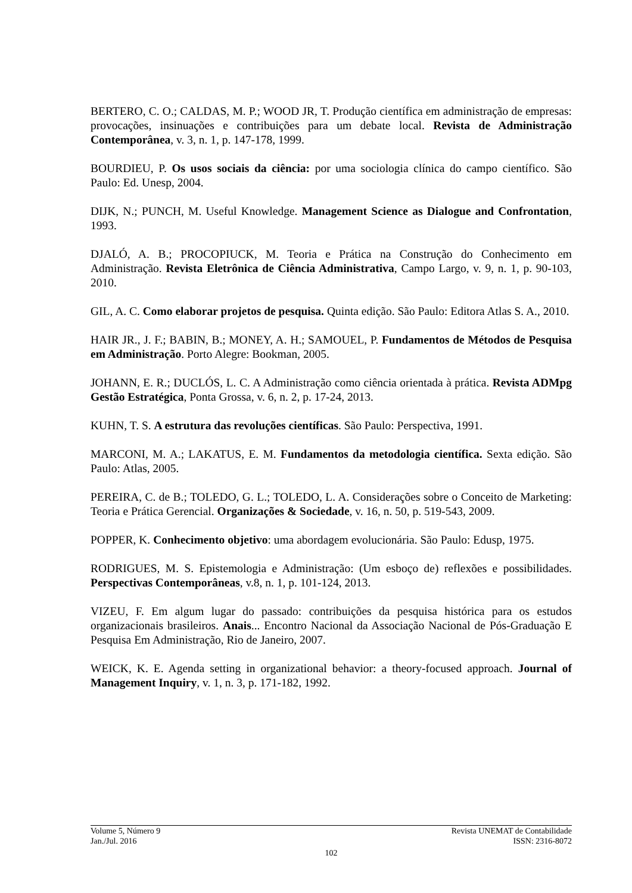BERTERO, C. O.; CALDAS, M. P.; WOOD JR, T. Produção científica em administração de empresas: provocações, insinuações e contribuições para um debate local. Revista de Administração Contemporânea, v. 3, n. 1, p. 147-178, 1999.
BOURDIEU, P. Os usos sociais da ciência: por uma sociologia clínica do campo científico. São Paulo: Ed. Unesp, 2004.
DIJK, N.; PUNCH, M. Useful Knowledge. Management Science as Dialogue and Confrontation, 1993.
DJALÓ, A. B.; PROCOPIUCK, M. Teoria e Prática na Construção do Conhecimento em Administração. Revista Eletrônica de Ciência Administrativa, Campo Largo, v. 9, n. 1, p. 90-103, 2010.
GIL, A. C. Como elaborar projetos de pesquisa. Quinta edição. São Paulo: Editora Atlas S. A., 2010.
HAIR JR., J. F.; BABIN, B.; MONEY, A. H.; SAMOUEL, P. Fundamentos de Métodos de Pesquisa em Administração. Porto Alegre: Bookman, 2005.
JOHANN, E. R.; DUCLÓS, L. C. A Administração como ciência orientada à prática. Revista ADMpg Gestão Estratégica, Ponta Grossa, v. 6, n. 2, p. 17-24, 2013.
KUHN, T. S. A estrutura das revoluções científicas. São Paulo: Perspectiva, 1991.
MARCONI, M. A.; LAKATUS, E. M. Fundamentos da metodologia científica. Sexta edição. São Paulo: Atlas, 2005.
PEREIRA, C. de B.; TOLEDO, G. L.; TOLEDO, L. A. Considerações sobre o Conceito de Marketing: Teoria e Prática Gerencial. Organizações & Sociedade, v. 16, n. 50, p. 519-543, 2009.
POPPER, K. Conhecimento objetivo: uma abordagem evolucionária. São Paulo: Edusp, 1975.
RODRIGUES, M. S. Epistemologia e Administração: (Um esboço de) reflexões e possibilidades. Perspectivas Contemporâneas, v.8, n. 1, p. 101-124, 2013.
VIZEU, F. Em algum lugar do passado: contribuições da pesquisa histórica para os estudos organizacionais brasileiros. Anais... Encontro Nacional da Associação Nacional de Pós-Graduação E Pesquisa Em Administração, Rio de Janeiro, 2007.
WEICK, K. E. Agenda setting in organizational behavior: a theory-focused approach. Journal of Management Inquiry, v. 1, n. 3, p. 171-182, 1992.
Volume 5, Número 9 Revista UNEMAT de Contabilidade
Jan./Jul. 2016 ISSN: 2316-8072
102